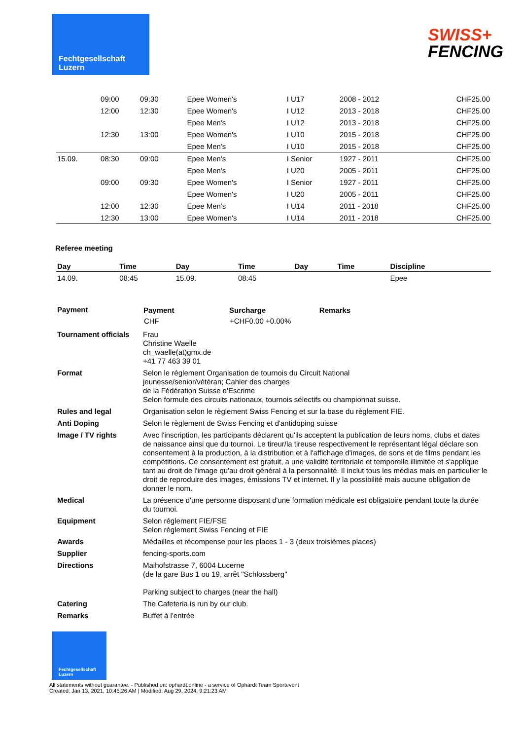Fechtgesellschaft
Luzern
SWISS+
FENCING
| | 09:00 | 09:30 | | | Epee Women's | I U17 | 2008 - 2012 | | CHF25.00 |
| | 12:00 | 12:30 | | | Epee Women's | I U12 | 2013 - 2018 | | CHF25.00 |
| | | | | | Epee Men's | I U12 | 2013 - 2018 | | CHF25.00 |
| | 12:30 | 13:00 | | | Epee Women's | I U10 | 2015 - 2018 | | CHF25.00 |
| | | | | | Epee Men's | I U10 | 2015 - 2018 | | CHF25.00 |
| 15.09. | 08:30 | 09:00 | | | Epee Men's | I Senior | 1927 - 2011 | | CHF25.00 |
| | | | | | Epee Men's | I U20 | 2005 - 2011 | | CHF25.00 |
| | 09:00 | 09:30 | | | Epee Women's | I Senior | 1927 - 2011 | | CHF25.00 |
| | | | | | Epee Women's | I U20 | 2005 - 2011 | | CHF25.00 |
| | 12:00 | 12:30 | | | Epee Men's | I U14 | 2011 - 2018 | | CHF25.00 |
| | 12:30 | 13:00 | | | Epee Women's | I U14 | 2011 - 2018 | | CHF25.00 |
Referee meeting
| Day | Time | Day | Time | Day | Time | Discipline |
| --- | --- | --- | --- | --- | --- | --- |
| 14.09. | 08:45 | 15.09. | 08:45 | | | Epee |
| Payment | / Payment / Surcharge / Remarks / / --- / --- / --- / / CHF / +CHF0.00 +0.00% / / |
| Tournament officials | Frau Christine Waelle ch_waelle(at)gmx.de +41 77 463 39 01 |
| Format | Selon le réglement Organisation de tournois du Circuit National jeunesse/senior/vétéran; Cahier des charges de la Fédération Suisse d'Escrime Selon formule des circuits nationaux, tournois sélectifs ou championnat suisse. |
| Rules and legal | Organisation selon le règlement Swiss Fencing et sur la base du règlement FIE. |
| Anti Doping | Selon le règlement de Swiss Fencing et d'antidoping suisse |
| Image / TV rights | Avec l'inscription, les participants déclarent qu'ils acceptent la publication de leurs noms, clubs et dates de naissance ainsi que du tournoi. Le tireur/la tireuse respectivement le représentant légal déclare son consentement à la production, à la distribution et à l'affichage d'images, de sons et de films pendant les compétitions. Ce consentement est gratuit, a une validité territoriale et temporelle illimitée et s'applique tant au droit de l'image qu'au droit général à la personnalité. Il inclut tous les médias mais en particulier le droit de reproduire des images, émissions TV et internet. Il y la possibilité mais aucune obligation de donner le nom. |
| Medical | La présence d'une personne disposant d'une formation médicale est obligatoire pendant toute la durée du tournoi. |
| Equipment | Selon réglement FIE/FSE Selon règlement Swiss Fencing et FIE |
| Awards | Médailles et récompense pour les places 1 - 3 (deux troisièmes places) |
| Supplier | fencing-sports.com |
| Directions | Maihofstrasse 7, 6004 Lucerne (de la gare Bus 1 ou 19, arrêt "Schlossberg" Parking subject to charges (near the hall) |
| Catering | The Cafeteria is run by our club. |
| Remarks | Buffet à l'entrée |
Fechtgesellschaft
Luzern
All statements without guarantee. - Published on: ophardt.online - a service of Ophardt Team Sportevent
Created: Jan 13, 2021, 10:45:26 AM | Modified: Aug 29, 2024, 9:21:23 AM